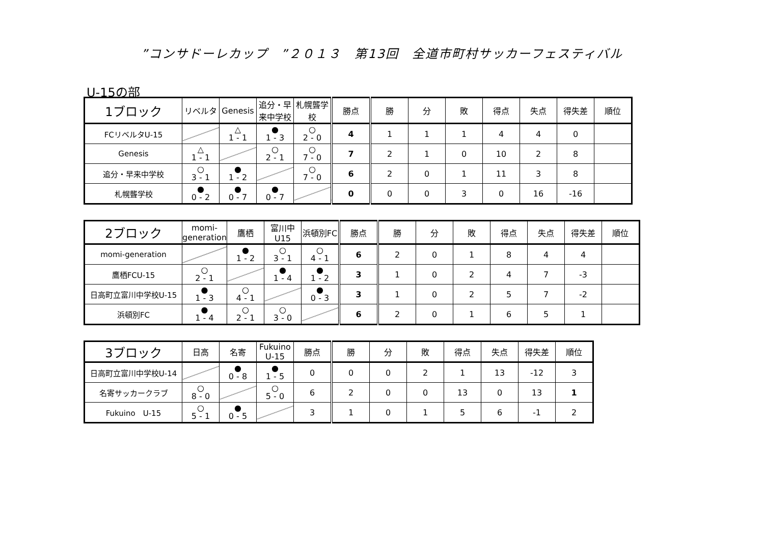”コンサドーレカップ　”２０１３　第13回　全道市町村サッカーフェスティバル
U-15の部
| 1ブロック | リベルタ | Genesis | 追分・早来中学校 | 札幌聾学校 | 勝点 | 勝 | 分 | 敗 | 得点 | 失点 | 得失差 | 順位 |
| --- | --- | --- | --- | --- | --- | --- | --- | --- | --- | --- | --- | --- |
| FCリベルタU-15 | | △ 1 - 1 | ● 1 - 3 | ○ 2 - 0 | 4 | 1 | 1 | 1 | 4 | 4 | 0 | |
| Genesis | △ 1 - 1 | | ○ 2 - 1 | ○ 7 - 0 | 7 | 2 | 1 | 0 | 10 | 2 | 8 | |
| 追分・早来中学校 | ○ 3 - 1 | ● 1 - 2 | | ○ 7 - 0 | 6 | 2 | 0 | 1 | 11 | 3 | 8 | |
| 札幌聾学校 | ● 0 - 2 | ● 0 - 7 | ● 0 - 7 | | 0 | 0 | 0 | 3 | 0 | 16 | -16 | |
| 2ブロック | momi-generation | 鷹栖 | 富川中U15 | 浜頓別FC | 勝点 | 勝 | 分 | 敗 | 得点 | 失点 | 得失差 | 順位 |
| --- | --- | --- | --- | --- | --- | --- | --- | --- | --- | --- | --- | --- |
| momi-generation | | ● 1 - 2 | ○ 3 - 1 | ○ 4 - 1 | 6 | 2 | 0 | 1 | 8 | 4 | 4 | |
| 鷹栖FCU-15 | ○ 2 - 1 | | ● 1 - 4 | ● 1 - 2 | 3 | 1 | 0 | 2 | 4 | 7 | -3 | |
| 日高町立富川中学校U-15 | ● 1 - 3 | ○ 4 - 1 | | ● 0 - 3 | 3 | 1 | 0 | 2 | 5 | 7 | -2 | |
| 浜頓別FC | ● 1 - 4 | ○ 2 - 1 | ○ 3 - 0 | | 6 | 2 | 0 | 1 | 6 | 5 | 1 | |
| 3ブロック | 日高 | 名寄 | Fukuino U-15 | 勝点 | 勝 | 分 | 敗 | 得点 | 失点 | 得失差 | 順位 |
| --- | --- | --- | --- | --- | --- | --- | --- | --- | --- | --- | --- |
| 日高町立富川中学校U-14 | | ● 0 - 8 | ● 1 - 5 | 0 | 0 | 0 | 2 | 1 | 13 | -12 | 3 |
| 名寄サッカークラブ | ○ 8 - 0 | | ○ 5 - 0 | 6 | 2 | 0 | 0 | 13 | 0 | 13 | 1 |
| Fukuino U-15 | ○ 5 - 1 | ● 0 - 5 | | 3 | 1 | 0 | 1 | 5 | 6 | -1 | 2 |